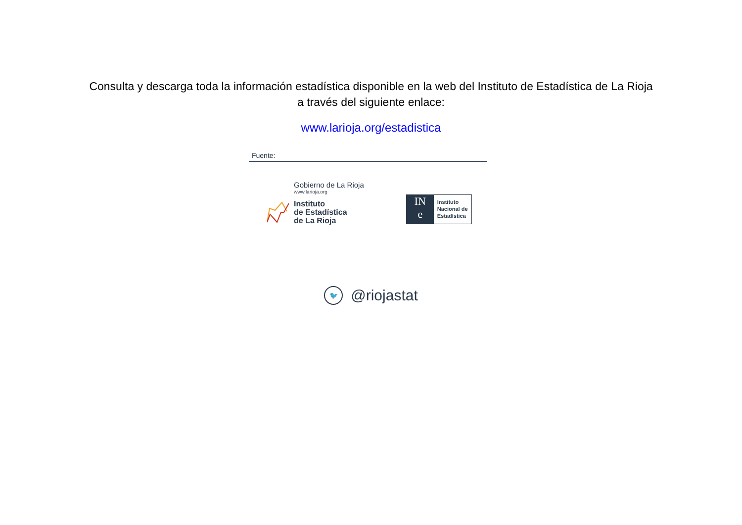Consulta y descarga toda la información estadística disponible en la web del Instituto de Estadística de La Rioja
a través del siguiente enlace:
www.larioja.org/estadistica
Fuente:
Gobierno de La Rioja
www.larioja.org
Instituto
de Estadística
de La Rioja
IN
e
Instituto
Nacional de
Estadística
🐦
@riojastat